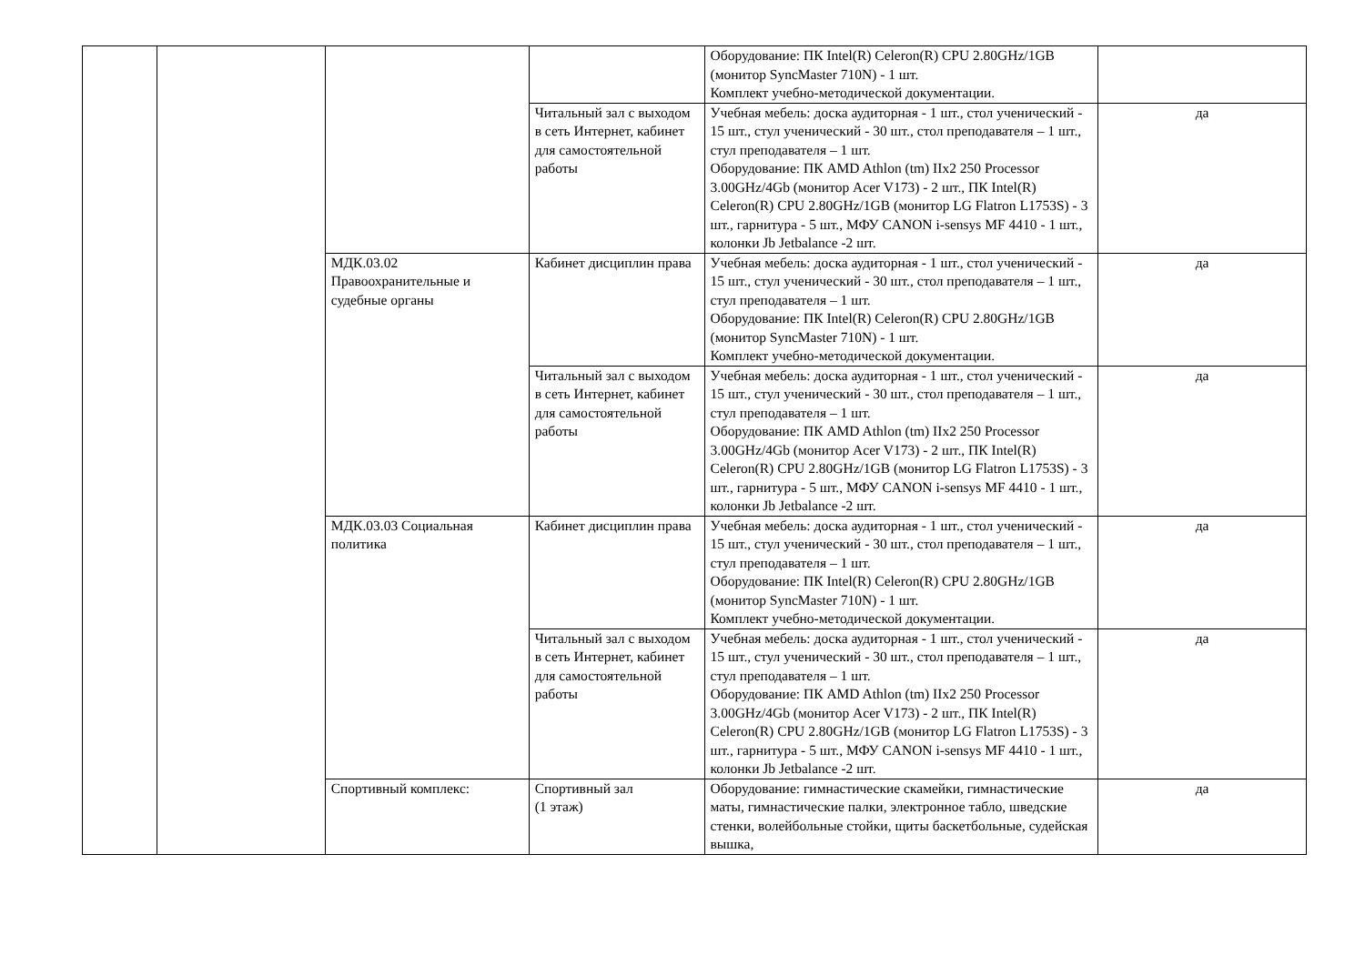| | | | | Оборудование: ПК Intel(R) Celeron(R) CPU 2.80GHz/1GB (монитор SyncMaster 710N) - 1 шт. Комплект учебно-методической документации. | |
| | | | Читальный зал с выходом в сеть Интернет, кабинет для самостоятельной работы | Учебная мебель: доска аудиторная - 1 шт., стол ученический - 15 шт., стул ученический - 30 шт., стол преподавателя – 1 шт., стул преподавателя – 1 шт. Оборудование: ПК AMD Athlon (tm) IIx2 250 Processor 3.00GHz/4Gb (монитор Acer V173) - 2 шт., ПК Intel(R) Celeron(R) CPU 2.80GHz/1GB (монитор LG Flatron L1753S) - 3 шт., гарнитура - 5 шт., МФУ CANON i-sensys MF 4410 - 1 шт., колонки Jb Jetbalance -2 шт. | да |
| | | МДК.03.02 Правоохранительные и судебные органы | Кабинет дисциплин права | Учебная мебель: доска аудиторная - 1 шт., стол ученический - 15 шт., стул ученический - 30 шт., стол преподавателя – 1 шт., стул преподавателя – 1 шт. Оборудование: ПК Intel(R) Celeron(R) CPU 2.80GHz/1GB (монитор SyncMaster 710N) - 1 шт. Комплект учебно-методической документации. | да |
| | | | Читальный зал с выходом в сеть Интернет, кабинет для самостоятельной работы | Учебная мебель: доска аудиторная - 1 шт., стол ученический - 15 шт., стул ученический - 30 шт., стол преподавателя – 1 шт., стул преподавателя – 1 шт. Оборудование: ПК AMD Athlon (tm) IIx2 250 Processor 3.00GHz/4Gb (монитор Acer V173) - 2 шт., ПК Intel(R) Celeron(R) CPU 2.80GHz/1GB (монитор LG Flatron L1753S) - 3 шт., гарнитура - 5 шт., МФУ CANON i-sensys MF 4410 - 1 шт., колонки Jb Jetbalance -2 шт. | да |
| | | МДК.03.03 Социальная политика | Кабинет дисциплин права | Учебная мебель: доска аудиторная - 1 шт., стол ученический - 15 шт., стул ученический - 30 шт., стол преподавателя – 1 шт., стул преподавателя – 1 шт. Оборудование: ПК Intel(R) Celeron(R) CPU 2.80GHz/1GB (монитор SyncMaster 710N) - 1 шт. Комплект учебно-методической документации. | да |
| | | | Читальный зал с выходом в сеть Интернет, кабинет для самостоятельной работы | Учебная мебель: доска аудиторная - 1 шт., стол ученический - 15 шт., стул ученический - 30 шт., стол преподавателя – 1 шт., стул преподавателя – 1 шт. Оборудование: ПК AMD Athlon (tm) IIx2 250 Processor 3.00GHz/4Gb (монитор Acer V173) - 2 шт., ПК Intel(R) Celeron(R) CPU 2.80GHz/1GB (монитор LG Flatron L1753S) - 3 шт., гарнитура - 5 шт., МФУ CANON i-sensys MF 4410 - 1 шт., колонки Jb Jetbalance -2 шт. | да |
| | | Спортивный комплекс: | Спортивный зал (1 этаж) | Оборудование: гимнастические скамейки, гимнастические маты, гимнастические палки, электронное табло, шведские стенки, волейбольные стойки, щиты баскетбольные, судейская вышка, | да |